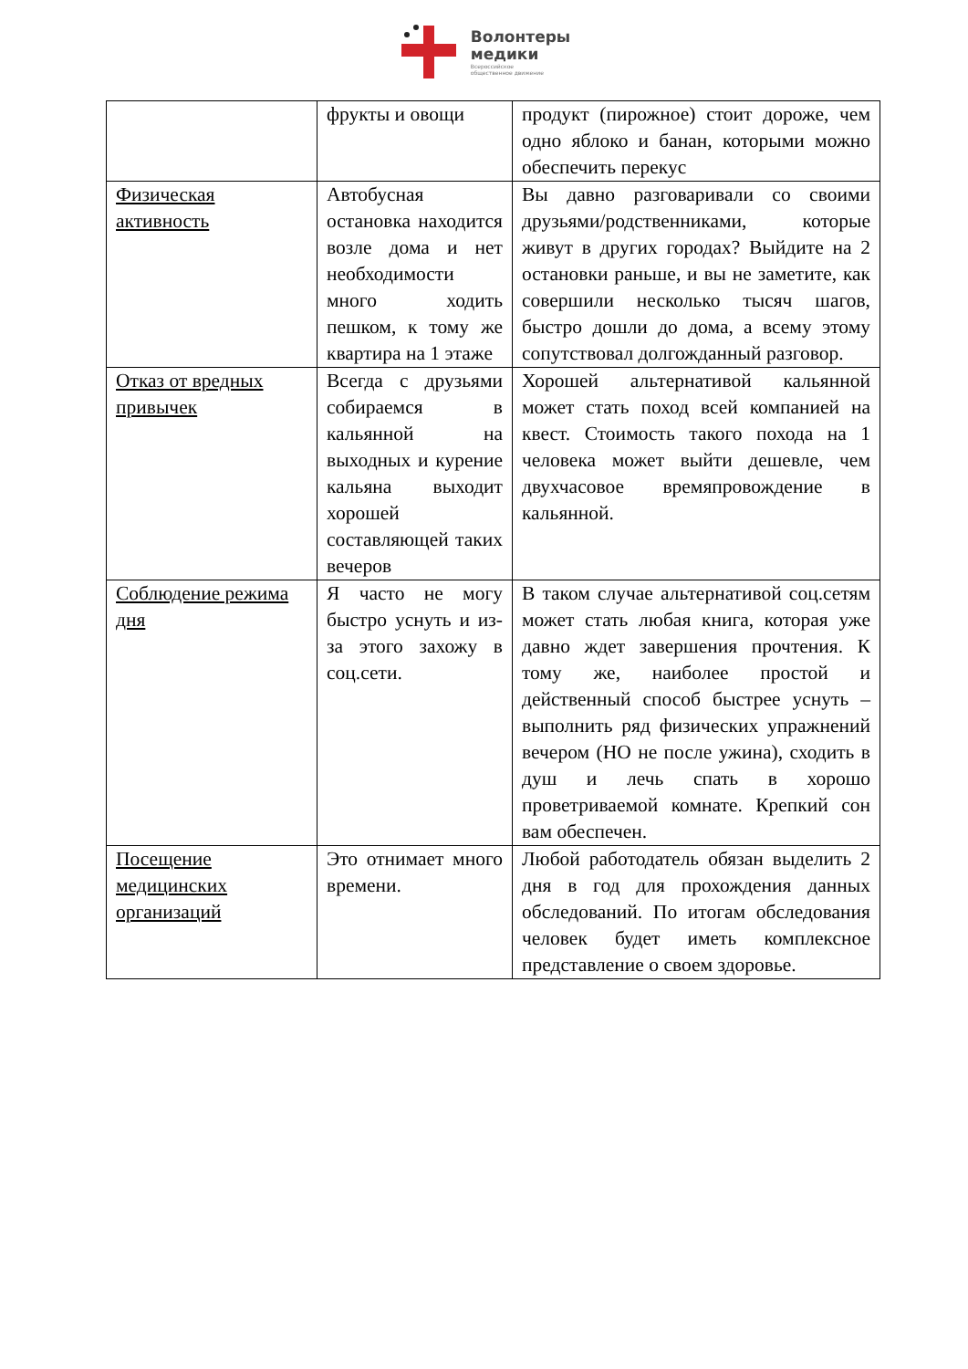Волонтеры
медики
Всероссийское
общественное движение
| | фрукты и овощи | продукт (пирожное) стоит дороже, чем одно яблоко и банан, которыми можно обеспечить перекус |
| Физическая активность | Автобусная остановка находится возле дома и нет необходимости много ходить пешком, к тому же квартира на 1 этаже | Вы давно разговаривали со своими друзьями/родственниками, которые живут в других городах? Выйдите на 2 остановки раньше, и вы не заметите, как совершили несколько тысяч шагов, быстро дошли до дома, а всему этому сопутствовал долгожданный разговор. |
| Отказ от вредных привычек | Всегда с друзьями собираемся в кальянной на выходных и курение кальяна выходит хорошей составляющей таких вечеров | Хорошей альтернативой кальянной может стать поход всей компанией на квест. Стоимость такого похода на 1 человека может выйти дешевле, чем двухчасовое времяпровождение в кальянной. |
| Соблюдение режима дня | Я часто не могу быстро уснуть и из-за этого захожу в соц.сети. | В таком случае альтернативой соц.сетям может стать любая книга, которая уже давно ждет завершения прочтения. К тому же, наиболее простой и действенный способ быстрее уснуть – выполнить ряд физических упражнений вечером (НО не после ужина), сходить в душ и лечь спать в хорошо проветриваемой комнате. Крепкий сон вам обеспечен. |
| Посещение медицинских организаций | Это отнимает много времени. | Любой работодатель обязан выделить 2 дня в год для прохождения данных обследований. По итогам обследования человек будет иметь комплексное представление о своем здоровье. |